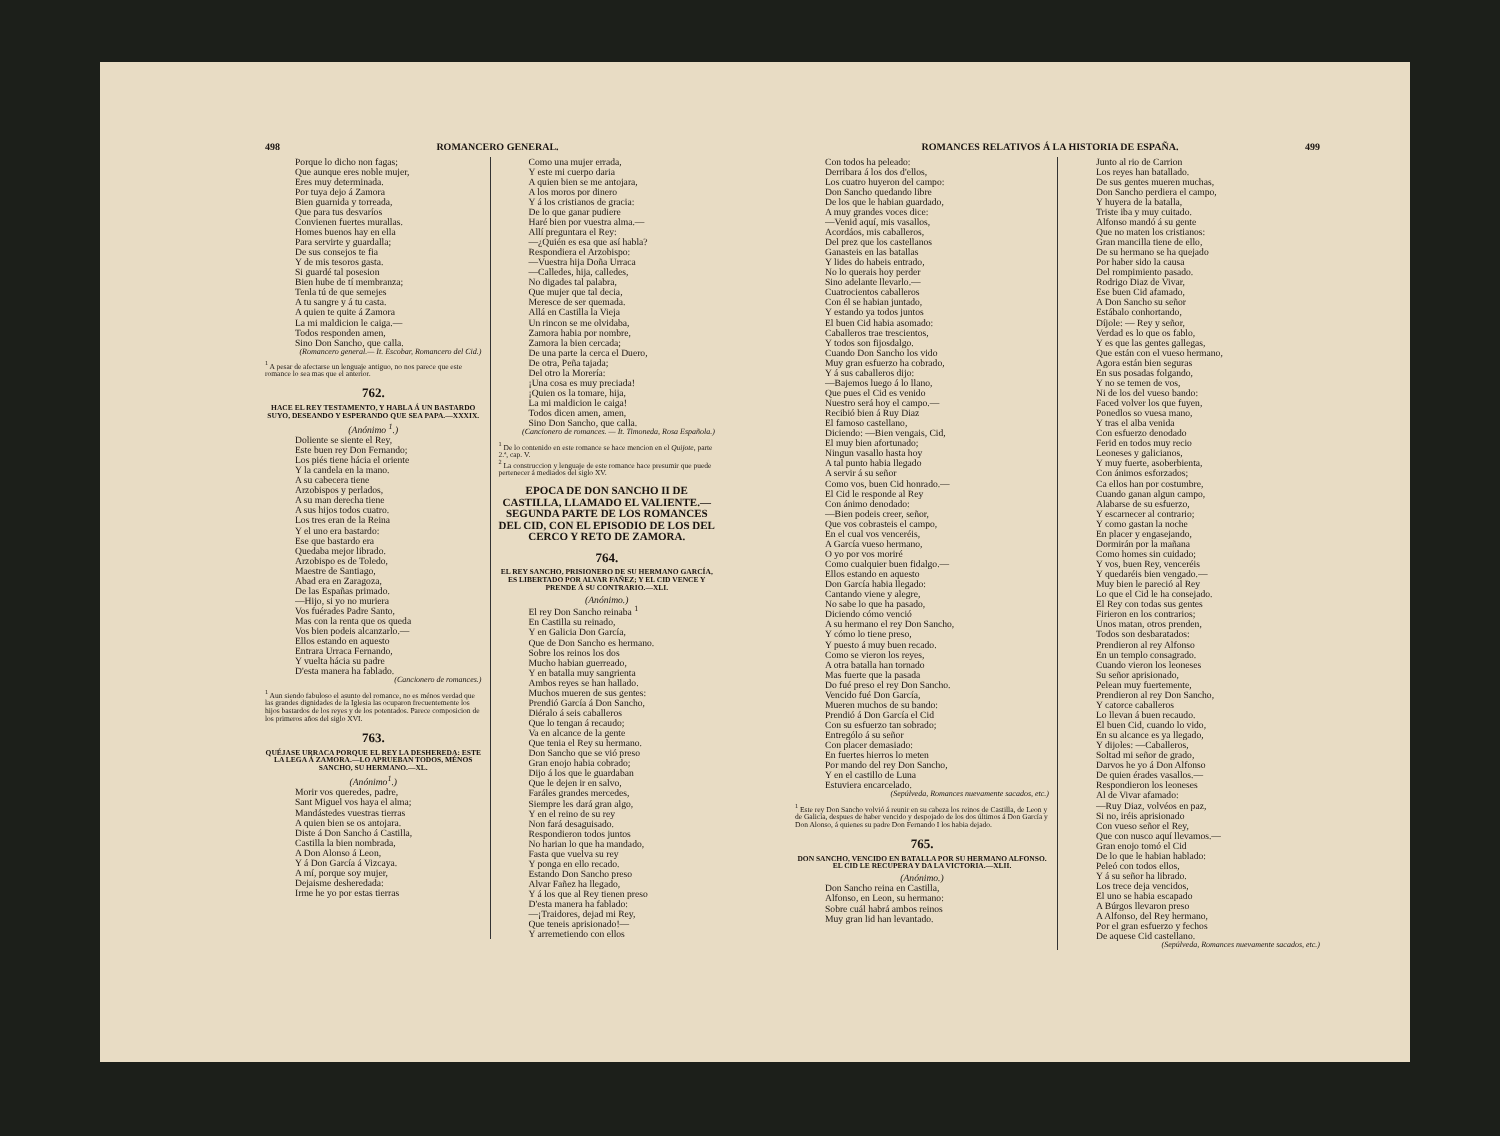498 ROMANCERO GENERAL.
Porque lo dicho non fagas;
Que aunque eres noble mujer,
Eres muy determinada.
Por tuya dejo á Zamora
Bien guarnida y torreada,
Que para tus desvaríos
Convienen fuertes murallas.
Homes buenos hay en ella
Para servirte y guardalla;
De sus consejos te fia
Y de mis tesoros gasta.
Si guardé tal posesion
Bien hube de tí membranza;
Tenla tú de que semejes
A tu sangre y á tu casta.
A quien te quite á Zamora
La mi maldicion le caiga.—
Todos responden amen,
Sino Don Sancho, que calla.
(Romancero general.— It. Escobar, Romancero del Cid.)
<sup>1</sup> A pesar de afectarse un lenguaje antiguo, no nos parece que este romance lo sea mas que el anterior.
762.
HACE EL REY TESTAMENTO, Y HABLA Á UN BASTARDO SUYO, DESEANDO Y ESPERANDO QUE SEA PAPA.—XXXIX.
(Anónimo <sup>1</sup>.)
Doliente se siente el Rey,
Este buen rey Don Fernando;
Los piés tiene hácia el oriente
Y la candela en la mano.
A su cabecera tiene
Arzobispos y perlados,
A su man derecha tiene
A sus hijos todos cuatro.
Los tres eran de la Reina
Y el uno era bastardo:
Ese que bastardo era
Quedaba mejor librado.
Arzobispo es de Toledo,
Maestre de Santiago,
Abad era en Zaragoza,
De las Españas primado.
—Hijo, si yo no muriera
Vos fuérades Padre Santo,
Mas con la renta que os queda
Vos bien podeis alcanzarlo.—
Ellos estando en aquesto
Entrara Urraca Fernando,
Y vuelta hácia su padre
D'esta manera ha fablado.
(Cancionero de romances.)
<sup>1</sup> Aun siendo fabuloso el asunto del romance, no es ménos verdad que las grandes dignidades de la Iglesia las ocuparon frecuentemente los hijos bastardos de los reyes y de los potentados. Parece composicion de los primeros años del siglo XVI.
763.
QUÉJASE URRACA PORQUE EL REY LA DESHEREDA: ESTE LA LEGA Á ZAMORA.—LO APRUEBAN TODOS, MÉNOS SANCHO, SU HERMANO.—XL.
(Anónimo<sup>1</sup>.)
Morir vos queredes, padre,
Sant Miguel vos haya el alma;
Mandástedes vuestras tierras
A quien bien se os antojara.
Diste á Don Sancho á Castilla,
Castilla la bien nombrada,
A Don Alonso á Leon,
Y á Don García á Vizcaya.
A mí, porque soy mujer,
Dejaisme desheredada:
Irme he yo por estas tierras
Como una mujer errada,
Y este mi cuerpo daria
A quien bien se me antojara,
A los moros por dinero
Y á los cristianos de gracia:
De lo que ganar pudiere
Haré bien por vuestra alma.—
Allí preguntara el Rey:
—¿Quién es esa que así habla?
Respondiera el Arzobispo:
—Vuestra hija Doña Urraca
—Calledes, hija, calledes,
No digades tal palabra,
Que mujer que tal decia,
Meresce de ser quemada.
Allá en Castilla la Vieja
Un rincon se me olvidaba,
Zamora habia por nombre,
Zamora la bien cercada;
De una parte la cerca el Duero,
De otra, Peña tajada;
Del otro la Morería:
¡Una cosa es muy preciada!
¡Quien os la tomare, hija,
La mi maldicion le caiga!
Todos dicen amen, amen,
Sino Don Sancho, que calla.
(Cancionero de romances. — It. Timoneda, Rosa Española.)
<sup>1</sup> De lo contenido en este romance se hace mencion en el Quijote, parte 2.ª, cap. V.
<sup>2</sup> La construccion y lenguaje de este romance hace presumir que puede pertenecer á mediados del siglo XV.
EPOCA DE DON SANCHO II DE CASTILLA, LLAMADO EL VALIENTE.—SEGUNDA PARTE DE LOS ROMANCES DEL CID, CON EL EPISODIO DE LOS DEL CERCO Y RETO DE ZAMORA.
764.
EL REY SANCHO, PRISIONERO DE SU HERMANO GARCÍA, ES LIBERTADO POR ALVAR FAÑEZ; Y EL CID VENCE Y PRENDE Á SU CONTRARIO.—XLI.
(Anónimo.)
El rey Don Sancho reinaba <sup>1</sup>
En Castilla su reinado,
Y en Galicia Don García,
Que de Don Sancho es hermano.
Sobre los reinos los dos
Mucho habian guerreado,
Y en batalla muy sangrienta
Ambos reyes se han hallado.
Muchos mueren de sus gentes:
Prendió García á Don Sancho,
Diéralo á seis caballeros
Que lo tengan á recaudo;
Va en alcance de la gente
Que tenia el Rey su hermano.
Don Sancho que se vió preso
Gran enojo habia cobrado;
Dijo á los que le guardaban
Que le dejen ir en salvo,
Faráles grandes mercedes,
Siempre les dará gran algo,
Y en el reino de su rey
Non fará desaguisado.
Respondieron todos juntos
No harian lo que ha mandado,
Fasta que vuelva su rey
Y ponga en ello recado.
Estando Don Sancho preso
Alvar Fañez ha llegado,
Y á los que al Rey tienen preso
D'esta manera ha fablado:
—¡Traidores, dejad mi Rey,
Que teneis aprisionado!—
Y arremetiendo con ellos
ROMANCES RELATIVOS Á LA HISTORIA DE ESPAÑA. 499
Con todos ha peleado:
Derribara á los dos d'ellos,
Los cuatro huyeron del campo:
Don Sancho quedando libre
De los que le habian guardado,
A muy grandes voces dice:
—Venid aquí, mis vasallos,
Acordáos, mis caballeros,
Del prez que los castellanos
Ganasteis en las batallas
Y lides do habeis entrado,
No lo querais hoy perder
Sino adelante llevarlo.—
Cuatrocientos caballeros
Con él se habian juntado,
Y estando ya todos juntos
El buen Cid habia asomado:
Caballeros trae trescientos,
Y todos son fijosdalgo.
Cuando Don Sancho los vido
Muy gran esfuerzo ha cobrado,
Y á sus caballeros dijo:
—Bajemos luego á lo llano,
Que pues el Cid es venido
Nuestro será hoy el campo.—
Recibió bien á Ruy Diaz
El famoso castellano,
Diciendo: —Bien vengais, Cid,
El muy bien afortunado;
Ningun vasallo hasta hoy
A tal punto habia llegado
A servir á su señor
Como vos, buen Cid honrado.—
El Cid le responde al Rey
Con ánimo denodado:
—Bien podeis creer, señor,
Que vos cobrasteis el campo,
En el cual vos venceréis,
A García vueso hermano,
O yo por vos moriré
Como cualquier buen fidalgo.—
Ellos estando en aquesto
Don García habia llegado:
Cantando viene y alegre,
No sabe lo que ha pasado,
Diciendo cómo venció
A su hermano el rey Don Sancho,
Y cómo lo tiene preso,
Y puesto á muy buen recado.
Como se vieron los reyes,
A otra batalla han tornado
Mas fuerte que la pasada
Do fué preso el rey Don Sancho.
Vencido fué Don García,
Mueren muchos de su bando:
Prendió á Don García el Cid
Con su esfuerzo tan sobrado;
Entrególo á su señor
Con placer demasiado:
En fuertes hierros lo meten
Por mando del rey Don Sancho,
Y en el castillo de Luna
Estuviera encarcelado.
(Sepúlveda, Romances nuevamente sacados, etc.)
<sup>1</sup> Este rey Don Sancho volvió á reunir en su cabeza los reinos de Castilla, de Leon y de Galicia, despues de haber vencido y despojado de los dos últimos á Don García y Don Alonso, á quienes su padre Don Fernando I los habia dejado.
765.
DON SANCHO, VENCIDO EN BATALLA POR SU HERMANO ALFONSO. EL CID LE RECUPERA Y DA LA VICTORIA.—XLII.
(Anónimo.)
Don Sancho reina en Castilla,
Alfonso, en Leon, su hermano:
Sobre cuál habrá ambos reinos
Muy gran lid han levantado.
Junto al rio de Carrion
Los reyes han batallado.
De sus gentes mueren muchas,
Don Sancho perdiera el campo,
Y huyera de la batalla,
Triste iba y muy cuitado.
Alfonso mandó á su gente
Que no maten los cristianos:
Gran mancilla tiene de ello,
De su hermano se ha quejado
Por haber sido la causa
Del rompimiento pasado.
Rodrigo Diaz de Vivar,
Ese buen Cid afamado,
A Don Sancho su señor
Estábalo conhortando,
Díjole: — Rey y señor,
Verdad es lo que os fablo,
Y es que las gentes gallegas,
Que están con el vueso hermano,
Agora están bien seguras
En sus posadas folgando,
Y no se temen de vos,
Ni de los del vueso bando:
Faced volver los que fuyen,
Ponedlos so vuesa mano,
Y tras el alba venida
Con esfuerzo denodado
Ferid en todos muy recio
Leoneses y galicianos,
Y muy fuerte, asoberbienta,
Con ánimos esforzados;
Ca ellos han por costumbre,
Cuando ganan algun campo,
Alabarse de su esfuerzo,
Y escarnecer al contrario;
Y como gastan la noche
En placer y engasejando,
Dormirán por la mañana
Como homes sin cuidado;
Y vos, buen Rey, venceréis
Y quedaréis bien vengado.—
Muy bien le pareció al Rey
Lo que el Cid le ha consejado.
El Rey con todas sus gentes
Firieron en los contrarios;
Unos matan, otros prenden,
Todos son desbaratados:
Prendieron al rey Alfonso
En un templo consagrado.
Cuando vieron los leoneses
Su señor aprisionado,
Pelean muy fuertemente,
Prendieron al rey Don Sancho,
Y catorce caballeros
Lo llevan á buen recaudo.
El buen Cid, cuando lo vido,
En su alcance es ya llegado,
Y dijoles: —Caballeros,
Soltad mi señor de grado,
Darvos he yo á Don Alfonso
De quien érades vasallos.—
Respondieron los leoneses
Al de Vivar afamado:
—Ruy Diaz, volvéos en paz,
Si no, iréis aprisionado
Con vueso señor el Rey,
Que con nusco aquí llevamos.—
Gran enojo tomó el Cid
De lo que le habian hablado:
Peleó con todos ellos,
Y á su señor ha librado.
Los trece deja vencidos,
El uno se habia escapado
A Búrgos llevaron preso
A Alfonso, del Rey hermano,
Por el gran esfuerzo y fechos
De aquese Cid castellano.
(Sepúlveda, Romances nuevamente sacados, etc.)